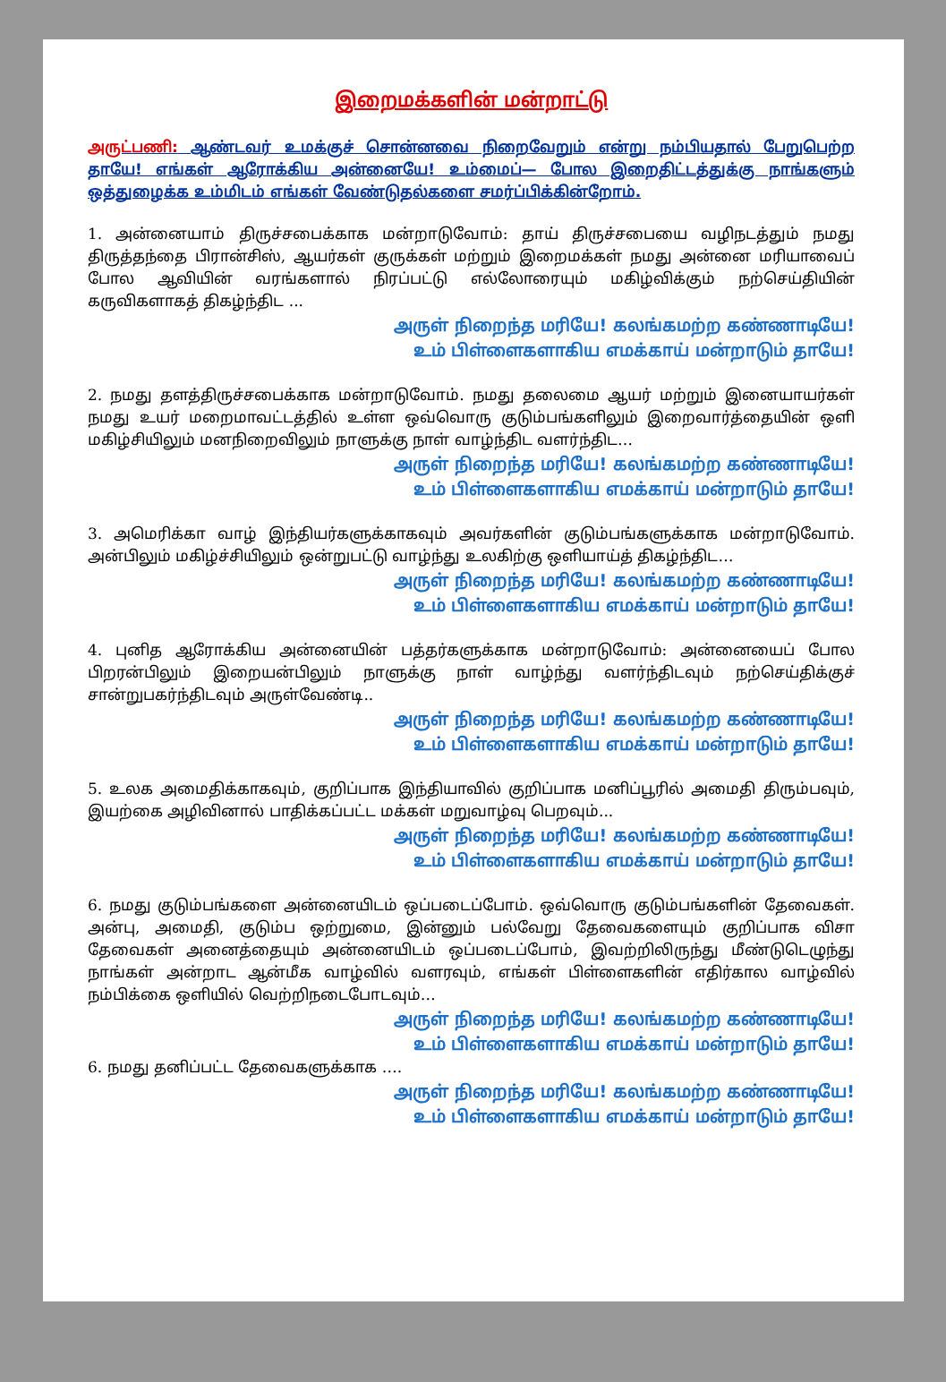இறைமக்களின் மன்றாட்டு
அருட்பணி: ஆண்டவர் உமக்குச் சொன்னவை நிறைவேறும் என்று நம்பியதால் பேறுபெற்ற தாயே! எங்கள் ஆரோக்கிய அன்னையே! உம்மைப்— போல இறைதிட்டத்துக்கு நாங்களும் ஒத்துழைக்க உம்மிடம் எங்கள் வேண்டுதல்களை சமர்ப்பிக்கின்றோம்.
1. அன்னையாம் திருச்சபைக்காக மன்றாடுவோம்: தாய் திருச்சபையை வழிநடத்தும் நமது திருத்தந்தை பிரான்சிஸ், ஆயர்கள் குருக்கள் மற்றும் இறைமக்கள் நமது அன்னை மரியாவைப் போல ஆவியின் வரங்களால் நிரப்பட்டு எல்லோரையும் மகிழ்விக்கும் நற்செய்தியின் கருவிகளாகத் திகழ்ந்திட ...
அருள் நிறைந்த மரியே! கலங்கமற்ற கண்ணாடியே!
உம் பிள்ளைகளாகிய எமக்காய் மன்றாடும் தாயே!
2. நமது தளத்திருச்சபைக்காக மன்றாடுவோம். நமது தலைமை ஆயர் மற்றும் இனையாயர்கள் நமது உயர் மறைமாவட்டத்தில் உள்ள ஒவ்வொரு குடும்பங்களிலும் இறைவார்த்தையின் ஒளி மகிழ்சியிலும் மனநிறைவிலும் நாளுக்கு நாள் வாழ்ந்திட வளர்ந்திட…
அருள் நிறைந்த மரியே! கலங்கமற்ற கண்ணாடியே!
உம் பிள்ளைகளாகிய எமக்காய் மன்றாடும் தாயே!
3. அமெரிக்கா வாழ் இந்தியர்களுக்காகவும் அவர்களின் குடும்பங்களுக்காக மன்றாடுவோம். அன்பிலும் மகிழ்ச்சியிலும் ஒன்றுபட்டு வாழ்ந்து உலகிற்கு ஒளியாய்த் திகழ்ந்திட…
அருள் நிறைந்த மரியே! கலங்கமற்ற கண்ணாடியே!
உம் பிள்ளைகளாகிய எமக்காய் மன்றாடும் தாயே!
4. புனித ஆரோக்கிய அன்னையின் பத்தர்களுக்காக மன்றாடுவோம்: அன்னையைப் போல பிறரன்பிலும் இறையன்பிலும் நாளுக்கு நாள் வாழ்ந்து வளர்ந்திடவும் நற்செய்திக்குச் சான்றுபகர்ந்திடவும் அருள்வேண்டி..
அருள் நிறைந்த மரியே! கலங்கமற்ற கண்ணாடியே!
உம் பிள்ளைகளாகிய எமக்காய் மன்றாடும் தாயே!
5. உலக அமைதிக்காகவும், குறிப்பாக இந்தியாவில் குறிப்பாக மனிப்பூரில் அமைதி திரும்பவும், இயற்கை அழிவினால் பாதிக்கப்பட்ட மக்கள் மறுவாழ்வு பெறவும்...
அருள் நிறைந்த மரியே! கலங்கமற்ற கண்ணாடியே!
உம் பிள்ளைகளாகிய எமக்காய் மன்றாடும் தாயே!
6. நமது குடும்பங்களை அன்னையிடம் ஒப்படைப்போம். ஒவ்வொரு குடும்பங்களின் தேவைகள். அன்பு, அமைதி, குடும்ப ஒற்றுமை, இன்னும் பல்வேறு தேவைகளையும் குறிப்பாக விசா தேவைகள் அனைத்தையும் அன்னையிடம் ஒப்படைப்போம், இவற்றிலிருந்து மீண்டுடெழுந்து நாங்கள் அன்றாட ஆன்மீக வாழ்வில் வளரவும், எங்கள் பிள்ளைகளின் எதிர்கால வாழ்வில் நம்பிக்கை ஒளியில் வெற்றிநடைபோடவும்…
அருள் நிறைந்த மரியே! கலங்கமற்ற கண்ணாடியே!
உம் பிள்ளைகளாகிய எமக்காய் மன்றாடும் தாயே!
6. நமது தனிப்பட்ட தேவைகளுக்காக ….
அருள் நிறைந்த மரியே! கலங்கமற்ற கண்ணாடியே!
உம் பிள்ளைகளாகிய எமக்காய் மன்றாடும் தாயே!